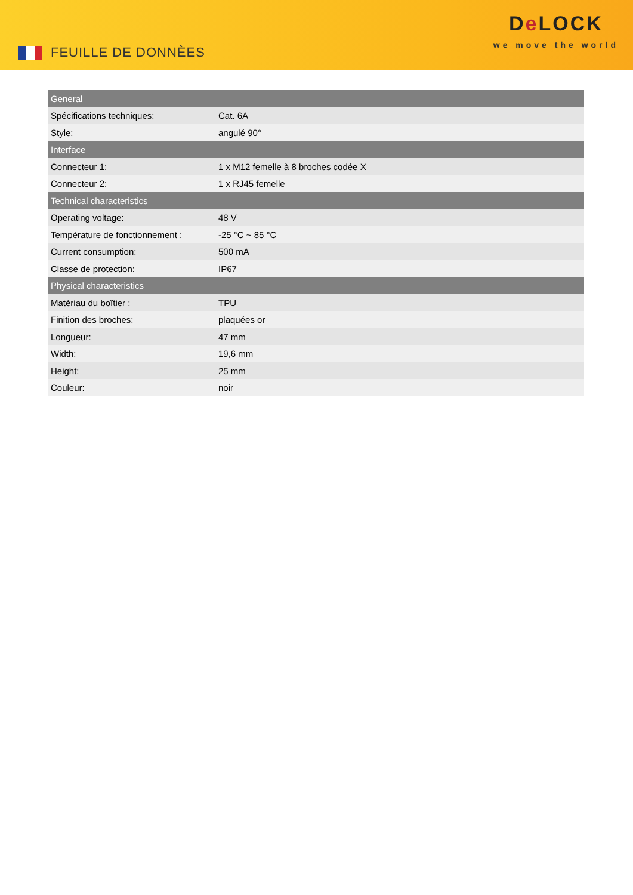FEUILLE DE DONNÈES
De LOCK
we move the world
| General | |
| --- | --- |
| Spécifications techniques: | Cat. 6A |
| Style: | angulé 90° |
| Interface | |
| Connecteur 1: | 1 x M12 femelle à 8 broches codée X |
| Connecteur 2: | 1 x RJ45 femelle |
| Technical characteristics | |
| Operating voltage: | 48 V |
| Température de fonctionnement : | -25 °C ~ 85 °C |
| Current consumption: | 500 mA |
| Classe de protection: | IP67 |
| Physical characteristics | |
| Matériau du boîtier : | TPU |
| Finition des broches: | plaquées or |
| Longueur: | 47 mm |
| Width: | 19,6 mm |
| Height: | 25 mm |
| Couleur: | noir |